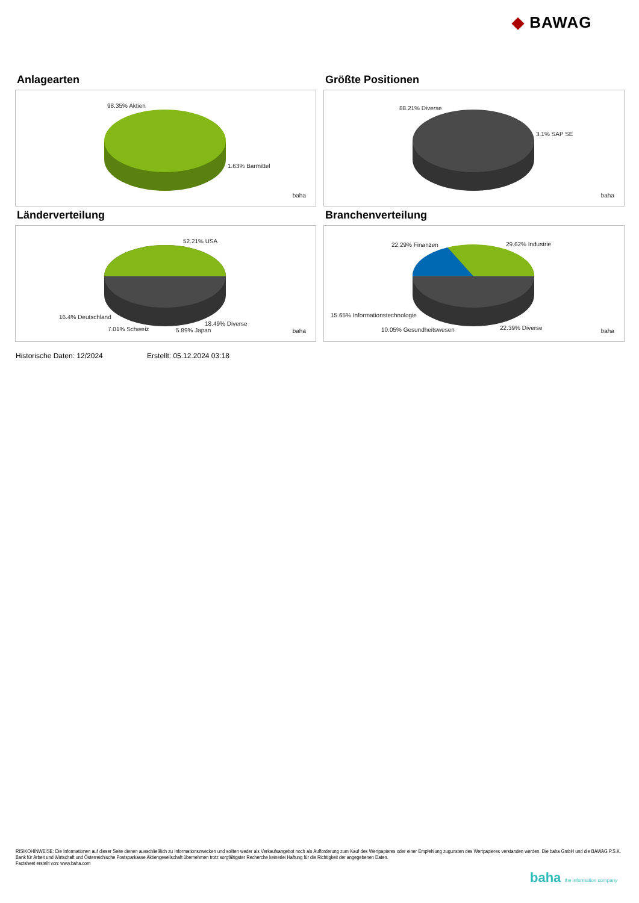◆ BAWAG
Anlagearten
98.35% Aktien
1.63% Barmittel
baha
Größte Positionen
88.21% Diverse
3.1% SAP SE
baha
Länderverteilung
52.21% USA
16.4% Deutschland
7.01% Schweiz 5.89% Japan
18.49% Diverse
baha
Branchenverteilung
22.29% Finanzen 29.62% Industrie
15.65% Informationstechnologie
10.05% Gesundheitswesen 22.39% Diverse baha
Historische Daten: 12/2024 Erstellt: 05.12.2024 03:18
RISIKOHINWEISE: Die Informationen auf dieser Seite dienen ausschließlich zu Informationszwecken und sollten weder als Verkaufsangebot noch als Aufforderung zum Kauf des Wertpapieres oder einer Empfehlung zugunsten des Wertpapieres verstanden werden. Die baha GmbH und die BAWAG P.S.K. Bank für Arbeit und Wirtschaft und Österreichische Postsparkasse Aktiengesellschaft übernehmen trotz sorgfältigster Recherche keinerlei Haftung für die Richtigkeit der angegebenen Daten.
Factsheet erstellt von: www.baha.com
baha the information company